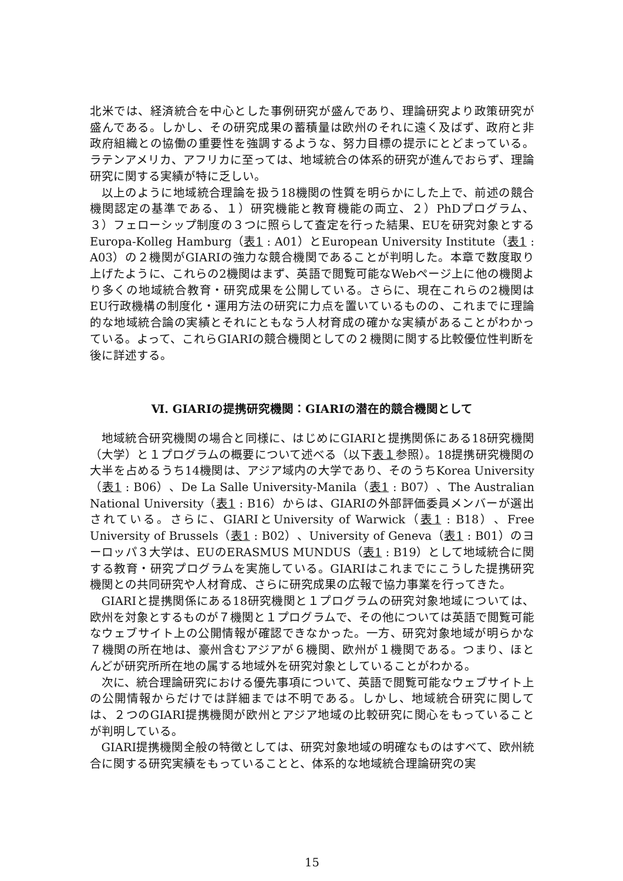北米では、経済統合を中心とした事例研究が盛んであり、理論研究より政策研究が盛んである。しかし、その研究成果の蓄積量は欧州のそれに遠く及ばず、政府と非政府組織との協働の重要性を強調するような、努力目標の提示にとどまっている。ラテンアメリカ、アフリカに至っては、地域統合の体系的研究が進んでおらず、理論研究に関する実績が特に乏しい。
以上のように地域統合理論を扱う18機関の性質を明らかにした上で、前述の競合機関認定の基準である、１）研究機能と教育機能の両立、２）PhDプログラム、３）フェローシップ制度の３つに照らして査定を行った結果、EUを研究対象とするEuropa-Kolleg Hamburg（表1 : A01）とEuropean University Institute（表1 : A03）の２機関がGIARIの強力な競合機関であることが判明した。本章で数度取り上げたように、これらの2機関はまず、英語で閲覧可能なWebページ上に他の機関より多くの地域統合教育・研究成果を公開している。さらに、現在これらの2機関はEU行政機構の制度化・運用方法の研究に力点を置いているものの、これまでに理論的な地域統合論の実績とそれにともなう人材育成の確かな実績があることがわかっている。よって、これらGIARIの競合機関としての２機関に関する比較優位性判断を後に詳述する。
Ⅵ. GIARIの提携研究機関：GIARIの潜在的競合機関として
地域統合研究機関の場合と同様に、はじめにGIARIと提携関係にある18研究機関（大学）と１プログラムの概要について述べる（以下表１参照）。18提携研究機関の大半を占めるうち14機関は、アジア域内の大学であり、そのうちKorea University（表1 : B06）、De La Salle University-Manila（表1 : B07）、The Australian National University（表1 : B16）からは、GIARIの外部評価委員メンバーが選出されている。さらに、GIARIとUniversity of Warwick（表1 : B18）、Free University of Brussels（表1 : B02）、University of Geneva（表1 : B01）のヨーロッパ３大学は、EUのERASMUS MUNDUS（表1 : B19）として地域統合に関する教育・研究プログラムを実施している。GIARIはこれまでにこうした提携研究機関との共同研究や人材育成、さらに研究成果の広報で協力事業を行ってきた。
GIARIと提携関係にある18研究機関と１プログラムの研究対象地域については、欧州を対象とするものが７機関と１プログラムで、その他については英語で閲覧可能なウェブサイト上の公開情報が確認できなかった。一方、研究対象地域が明らかな７機関の所在地は、豪州含むアジアが６機関、欧州が１機関である。つまり、ほとんどが研究所所在地の属する地域外を研究対象としていることがわかる。
次に、統合理論研究における優先事項について、英語で閲覧可能なウェブサイト上の公開情報からだけでは詳細までは不明である。しかし、地域統合研究に関しては、２つのGIARI提携機関が欧州とアジア地域の比較研究に関心をもっていることが判明している。
GIARI提携機関全般の特徴としては、研究対象地域の明確なものはすべて、欧州統合に関する研究実績をもっていることと、体系的な地域統合理論研究の実
15